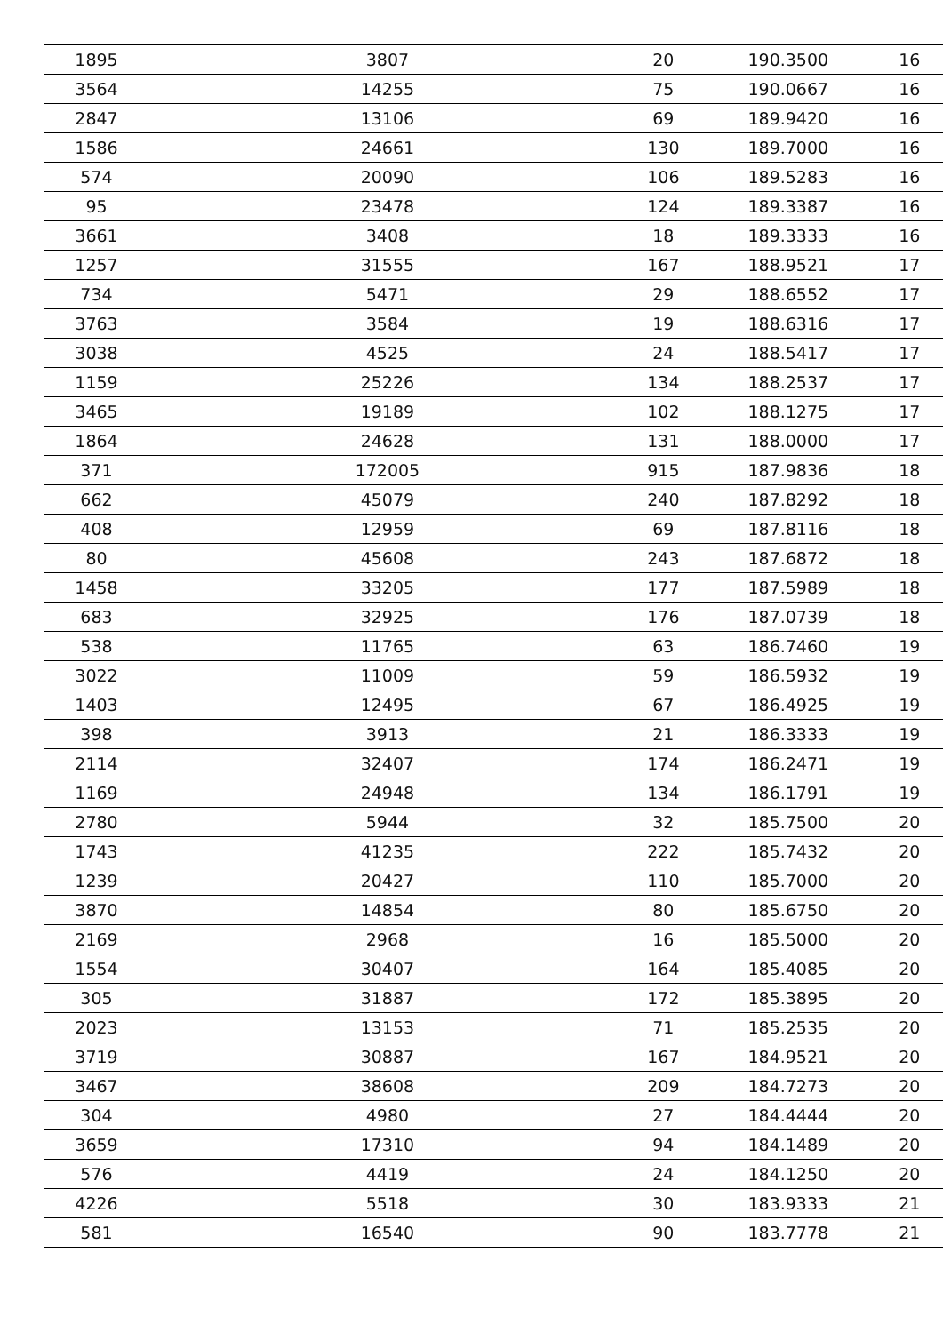| 1895 | 3807 | 20 | 190.3500 | 16 |
| 3564 | 14255 | 75 | 190.0667 | 16 |
| 2847 | 13106 | 69 | 189.9420 | 16 |
| 1586 | 24661 | 130 | 189.7000 | 16 |
| 574 | 20090 | 106 | 189.5283 | 16 |
| 95 | 23478 | 124 | 189.3387 | 16 |
| 3661 | 3408 | 18 | 189.3333 | 16 |
| 1257 | 31555 | 167 | 188.9521 | 17 |
| 734 | 5471 | 29 | 188.6552 | 17 |
| 3763 | 3584 | 19 | 188.6316 | 17 |
| 3038 | 4525 | 24 | 188.5417 | 17 |
| 1159 | 25226 | 134 | 188.2537 | 17 |
| 3465 | 19189 | 102 | 188.1275 | 17 |
| 1864 | 24628 | 131 | 188.0000 | 17 |
| 371 | 172005 | 915 | 187.9836 | 18 |
| 662 | 45079 | 240 | 187.8292 | 18 |
| 408 | 12959 | 69 | 187.8116 | 18 |
| 80 | 45608 | 243 | 187.6872 | 18 |
| 1458 | 33205 | 177 | 187.5989 | 18 |
| 683 | 32925 | 176 | 187.0739 | 18 |
| 538 | 11765 | 63 | 186.7460 | 19 |
| 3022 | 11009 | 59 | 186.5932 | 19 |
| 1403 | 12495 | 67 | 186.4925 | 19 |
| 398 | 3913 | 21 | 186.3333 | 19 |
| 2114 | 32407 | 174 | 186.2471 | 19 |
| 1169 | 24948 | 134 | 186.1791 | 19 |
| 2780 | 5944 | 32 | 185.7500 | 20 |
| 1743 | 41235 | 222 | 185.7432 | 20 |
| 1239 | 20427 | 110 | 185.7000 | 20 |
| 3870 | 14854 | 80 | 185.6750 | 20 |
| 2169 | 2968 | 16 | 185.5000 | 20 |
| 1554 | 30407 | 164 | 185.4085 | 20 |
| 305 | 31887 | 172 | 185.3895 | 20 |
| 2023 | 13153 | 71 | 185.2535 | 20 |
| 3719 | 30887 | 167 | 184.9521 | 20 |
| 3467 | 38608 | 209 | 184.7273 | 20 |
| 304 | 4980 | 27 | 184.4444 | 20 |
| 3659 | 17310 | 94 | 184.1489 | 20 |
| 576 | 4419 | 24 | 184.1250 | 20 |
| 4226 | 5518 | 30 | 183.9333 | 21 |
| 581 | 16540 | 90 | 183.7778 | 21 |